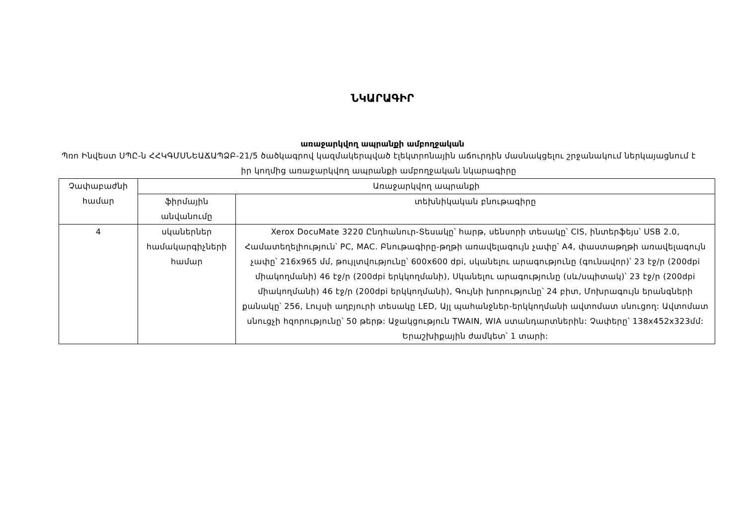ՆԿԱՐԱԳԻՐ
առաջարկվող ապրանքի ամբողջական
Պռո Ինվեստ ՍՊԸ-ն ՀՀԿԳՄՍՆԵԱՃԱՊՁԲ-21/5 ծածկագրով կազմակերպված էլեկտրոնային աճուրդին մասնակցելու շրջանակում ներկայացնում է իր կողմից առաջարկվող ապրանքի ամբողջական նկարագիրը
| Չափաբաժնի համար | Առաջարկվող ապրանքի | |
| --- | --- | --- |
| | ֆիրմային անվանումը | տեխնիկական բնութագիրը |
| 4 | սկաներներ համակարգիչների համար | Xerox DocuMate 3220 Ընդհանուր-Տեսակը՝ հարթ, սենսորի տեսակը՝ CIS, ինտերֆեյս՝ USB 2.0, Համատեղելիություն՝ PC, MAC. Բնութագիրը-թղթի առավելագույն չափը՝ A4, փաստաթղթի առավելագույն չափը՝ 216x965 մմ, թույլտվությունը՝ 600x600 dpi, սկանելու արագությունը (գունավոր)՝ 23 էջ/ր (200dpi միակողմանի) 46 էջ/ր (200dpi երկկողմանի), Սկանելու արագությունը (սև/սպիտակ)՝ 23 էջ/ր (200dpi միակողմանի) 46 էջ/ր (200dpi երկկողմանի), Գույնի խորությունը՝ 24 բիտ, Մոխրագույն երանգների քանակը՝ 256, Լույսի աղբյուրի տեսակը LED, Այլ պահանջներ-երկկողմանի ավտոմատ սնուցող: Ավտոմատ սնուցչի հզորությունը՝ 50 թերթ: Աջակցություն TWAIN, WIA ստանդարտներին: Չափերը՝ 138x452x323մմ: Երաշխիքային ժամկետ՝ 1 տարի: |